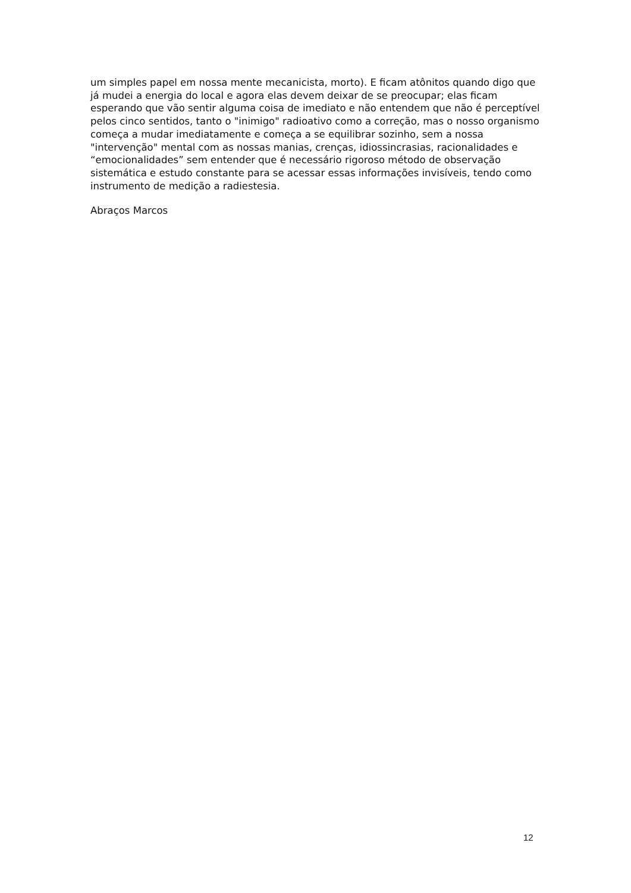um simples papel em nossa mente mecanicista, morto). E ficam atônitos quando digo que já mudei a energia do local e agora elas devem deixar de se preocupar; elas ficam esperando que vão sentir alguma coisa de imediato e não entendem que não é perceptível pelos cinco sentidos, tanto o "inimigo" radioativo como a correção, mas o nosso organismo começa a mudar imediatamente e começa a se equilibrar sozinho, sem a nossa "intervenção" mental com as nossas manias, crenças, idiossincrasias, racionalidades e “emocionalidades” sem entender que é necessário rigoroso método de observação sistemática e estudo constante para se acessar essas informações invisíveis, tendo como instrumento de medição a radiestesia.
Abraços Marcos
12